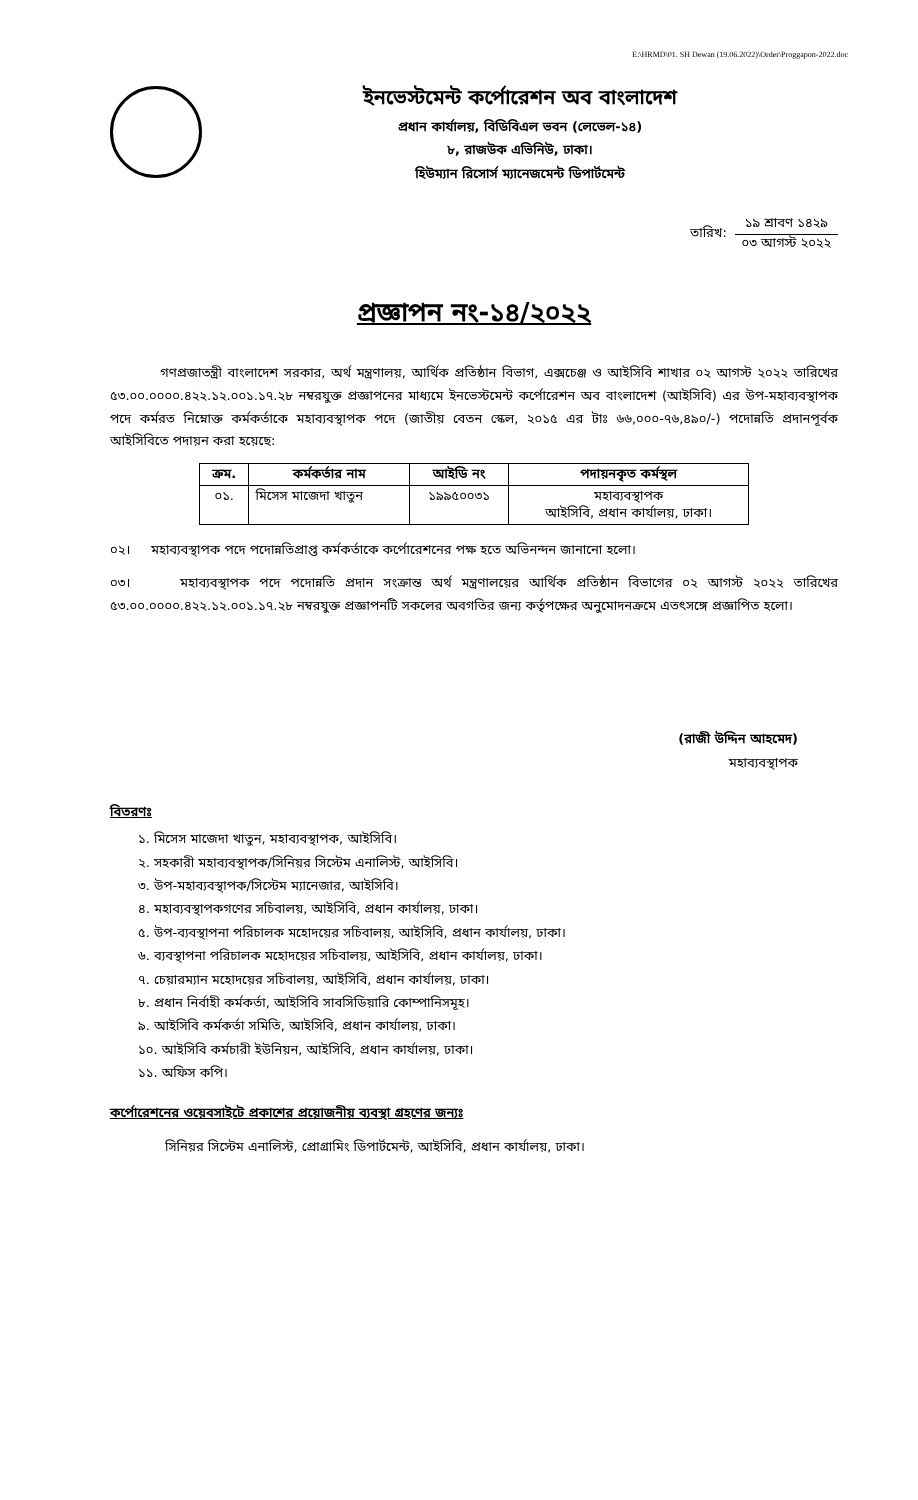E:\HRMD\01. SH Dewan (19.06.2022)\Order\Proggapon-2022.doc
ইনভেস্টমেন্ট কর্পোরেশন অব বাংলাদেশ
প্রধান কার্যালয়, বিডিবিএল ভবন (লেভেল-১৪)
৮, রাজউক এভিনিউ, ঢাকা।
হিউম্যান রিসোর্স ম্যানেজমেন্ট ডিপার্টমেন্ট
তারিখ:
১৯ শ্রাবণ ১৪২৯
০৩ আগস্ট ২০২২
প্রজ্ঞাপন নং-১৪/২০২২
গণপ্রজাতন্ত্রী বাংলাদেশ সরকার, অর্থ মন্ত্রণালয়, আর্থিক প্রতিষ্ঠান বিভাগ, এক্সচেঞ্জ ও আইসিবি শাখার ০২ আগস্ট ২০২২ তারিখের ৫৩.০০.০০০০.৪২২.১২.০০১.১৭.২৮ নম্বরযুক্ত প্রজ্ঞাপনের মাধ্যমে ইনভেস্টমেন্ট কর্পোরেশন অব বাংলাদেশ (আইসিবি) এর উপ-মহাব্যবস্থাপক পদে কর্মরত নিম্নোক্ত কর্মকর্তাকে মহাব্যবস্থাপক পদে (জাতীয় বেতন স্কেল, ২০১৫ এর টাঃ ৬৬,০০০-৭৬,৪৯০/-) পদোন্নতি প্রদানপূর্বক আইসিবিতে পদায়ন করা হয়েছে:
| ক্রম. | কর্মকর্তার নাম | আইডি নং | পদায়নকৃত কর্মস্থল |
| --- | --- | --- | --- |
| ০১. | মিসেস মাজেদা খাতুন | ১৯৯৫০০৩১ | মহাব্যবস্থাপক আইসিবি, প্রধান কার্যালয়, ঢাকা। |
০২। মহাব্যবস্থাপক পদে পদোন্নতিপ্রাপ্ত কর্মকর্তাকে কর্পোরেশনের পক্ষ হতে অভিনন্দন জানানো হলো।
০৩। মহাব্যবস্থাপক পদে পদোন্নতি প্রদান সংক্রান্ত অর্থ মন্ত্রণালয়ের আর্থিক প্রতিষ্ঠান বিভাগের ০২ আগস্ট ২০২২ তারিখের ৫৩.০০.০০০০.৪২২.১২.০০১.১৭.২৮ নম্বরযুক্ত প্রজ্ঞাপনটি সকলের অবগতির জন্য কর্তৃপক্ষের অনুমোদনক্রমে এতৎসঙ্গে প্রজ্ঞাপিত হলো।
(রাজী উদ্দিন আহমেদ)
মহাব্যবস্থাপক
বিতরণঃ
১. মিসেস মাজেদা খাতুন, মহাব্যবস্থাপক, আইসিবি।
২. সহকারী মহাব্যবস্থাপক/সিনিয়র সিস্টেম এনালিস্ট, আইসিবি।
৩. উপ-মহাব্যবস্থাপক/সিস্টেম ম্যানেজার, আইসিবি।
৪. মহাব্যবস্থাপকগণের সচিবালয়, আইসিবি, প্রধান কার্যালয়, ঢাকা।
৫. উপ-ব্যবস্থাপনা পরিচালক মহোদয়ের সচিবালয়, আইসিবি, প্রধান কার্যালয়, ঢাকা।
৬. ব্যবস্থাপনা পরিচালক মহোদয়ের সচিবালয়, আইসিবি, প্রধান কার্যালয়, ঢাকা।
৭. চেয়ারম্যান মহোদয়ের সচিবালয়, আইসিবি, প্রধান কার্যালয়, ঢাকা।
৮. প্রধান নির্বাহী কর্মকর্তা, আইসিবি সাবসিডিয়ারি কোম্পানিসমূহ।
৯. আইসিবি কর্মকর্তা সমিতি, আইসিবি, প্রধান কার্যালয়, ঢাকা।
১০. আইসিবি কর্মচারী ইউনিয়ন, আইসিবি, প্রধান কার্যালয়, ঢাকা।
১১. অফিস কপি।
কর্পোরেশনের ওয়েবসাইটে প্রকাশের প্রয়োজনীয় ব্যবস্থা গ্রহণের জন্যঃ
সিনিয়র সিস্টেম এনালিস্ট, প্রোগ্রামিং ডিপার্টমেন্ট, আইসিবি, প্রধান কার্যালয়, ঢাকা।